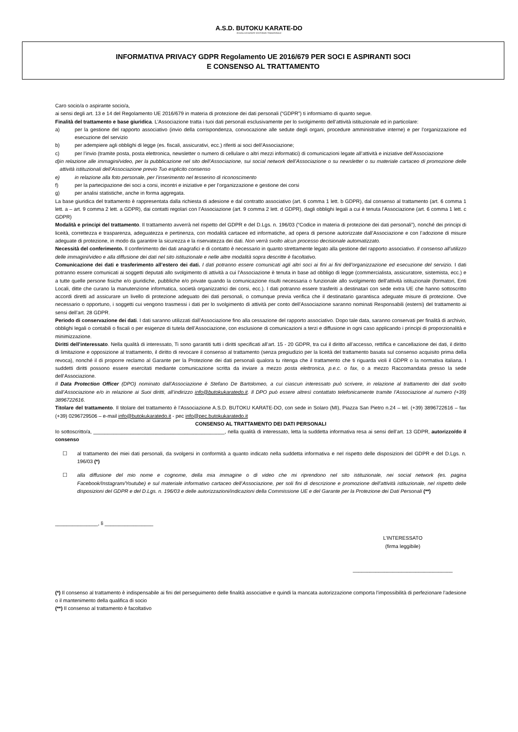A.S.D. BUTOKU KARATE-DO
SCUOLA DI KARATE SHOTOKAN TRADIZIONALE
INFORMATIVA PRIVACY GDPR Regolamento UE 2016/679 PER SOCI E ASPIRANTI SOCI
E CONSENSO AL TRATTAMENTO
Caro socio/a o aspirante socio/a,
ai sensi degli art. 13 e 14 del Regolamento UE 2016/679 in materia di protezione dei dati personali (“GDPR”) ti informiamo di quanto segue.
Finalità del trattamento e base giuridica. L’Associazione tratta i tuoi dati personali esclusivamente per lo svolgimento dell’attività istituzionale ed in particolare:
a) per la gestione del rapporto associativo (invio della corrispondenza, convocazione alle sedute degli organi, procedure amministrative interne) e per l’organizzazione ed esecuzione del servizio
b) per adempiere agli obblighi di legge (es. fiscali, assicurativi, ecc.) riferiti ai soci dell’Associazione;
c) per l’invio (tramite posta, posta elettronica, newsletter o numero di cellulare o altri mezzi informatici) di comunicazioni legate all’attività e iniziative dell’Associazione
d) in relazione alle immagini/video, per la pubblicazione nel sito dell’Associazione, sui social network dell’Associazione o su newsletter o su materiale cartaceo di promozione delle attività istituzionali dell’Associazione previo Tuo esplicito consenso
e) in relazione alla foto personale, per l’inserimento nel tesserino di riconoscimento
f) per la partecipazione dei soci a corsi, incontri e iniziative e per l’organizzazione e gestione dei corsi
g) per analisi statistiche, anche in forma aggregata.
La base giuridica del trattamento è rappresentata dalla richiesta di adesione e dal contratto associativo (art. 6 comma 1 lett. b GDPR), dal consenso al trattamento (art. 6 comma 1 lett. a – art. 9 comma 2 lett. a GDPR), dai contatti regolari con l’Associazione (art. 9 comma 2 lett. d GDPR), dagli obblighi legali a cui è tenuta l’Associazione (art. 6 comma 1 lett. c GDPR)
Modalità e principi del trattamento. Il trattamento avverrà nel rispetto del GDPR e del D.Lgs. n. 196/03 (“Codice in materia di protezione dei dati personali”), nonché dei principi di liceità, correttezza e trasparenza, adeguatezza e pertinenza, con modalità cartacee ed informatiche, ad opera di persone autorizzate dall’Associazione e con l’adozione di misure adeguate di protezione, in modo da garantire la sicurezza e la riservatezza dei dati. Non verrà svolto alcun processo decisionale automatizzato.
Necessità del conferimento. Il conferimento dei dati anagrafici e di contatto è necessario in quanto strettamente legato alla gestione del rapporto associativo. Il consenso all’utilizzo delle immagini/video e alla diffusione dei dati nel sito istituzionale e nelle altre modalità sopra descritte è facoltativo.
Comunicazione dei dati e trasferimento all’estero dei dati. I dati potranno essere comunicati agli altri soci ai fini ai fini dell’organizzazione ed esecuzione del servizio. I dati potranno essere comunicati ai soggetti deputati allo svolgimento di attività a cui l’Associazione è tenuta in base ad obbligo di legge (commercialista, assicuratore, sistemista, ecc.) e a tutte quelle persone fisiche e/o giuridiche, pubbliche e/o private quando la comunicazione risulti necessaria o funzionale allo svolgimento dell’attività istituzionale (formatori, Enti Locali, ditte che curano la manutenzione informatica, società organizzatrici dei corsi, ecc.). I dati potranno essere trasferiti a destinatari con sede extra UE che hanno sottoscritto accordi diretti ad assicurare un livello di protezione adeguato dei dati personali, o comunque previa verifica che il destinatario garantisca adeguate misure di protezione. Ove necessario o opportuno, i soggetti cui vengono trasmessi i dati per lo svolgimento di attività per conto dell’Associazione saranno nominati Responsabili (esterni) del trattamento ai sensi dell’art. 28 GDPR.
Periodo di conservazione dei dati. I dati saranno utilizzati dall’Associazione fino alla cessazione del rapporto associativo. Dopo tale data, saranno conservati per finalità di archivio, obblighi legali o contabili o fiscali o per esigenze di tutela dell’Associazione, con esclusione di comunicazioni a terzi e diffusione in ogni caso applicando i principi di proporzionalità e minimizzazione.
Diritti dell’interessato. Nella qualità di interessato, Ti sono garantiti tutti i diritti specificati all’art. 15 - 20 GDPR, tra cui il diritto all’accesso, rettifica e cancellazione dei dati, il diritto di limitazione e opposizione al trattamento, il diritto di revocare il consenso al trattamento (senza pregiudizio per la liceità del trattamento basata sul consenso acquisito prima della revoca), nonché il di proporre reclamo al Garante per la Protezione dei dati personali qualora tu ritenga che il trattamento che ti riguarda violi il GDPR o la normativa italiana. I suddetti diritti possono essere esercitati mediante comunicazione scritta da inviare a mezzo posta elettronica, p.e.c. o fax, o a mezzo Raccomandata presso la sede dell’Associazione.
Il Data Protection Officer (DPO) nominato dall’Associazione è Stefano De Bartolomeo, a cui ciascun interessato può scrivere, in relazione al trattamento dei dati svolto dall’Associazione e/o in relazione ai Suoi diritti, all’indirizzo info@butokukaratedo.it. Il DPO può essere altresì contattato telefonicamente tramite l’Associazione al numero (+39) 3896722616.
Titolare del trattamento. Il titolare del trattamento è l’Associazione A.S.D. BUTOKU KARATE-DO, con sede in Solaro (MI), Piazza San Pietro n.24 – tel. (+39) 3896722616 – fax (+39) 0296729506 – e-mail info@butokukaratedo.it - pec info@pec.butokukaratedo.it
CONSENSO AL TRATTAMENTO DEI DATI PERSONALI
Io sottoscritto/a, ______________________________________________, nella qualità di interessato, letta la suddetta informativa resa ai sensi dell’art. 13 GDPR, autorizzo/do il consenso
☐ al trattamento dei miei dati personali, da svolgersi in conformità a quanto indicato nella suddetta informativa e nel rispetto delle disposizioni del GDPR e del D.Lgs. n. 196/03 (*)
☐ alla diffusione del mio nome e cognome, della mia immagine o di video che mi riprendono nel sito istituzionale, nei social network (es. pagina Facebook/Instagram/Youtube) e sul materiale informativo cartaceo dell’Associazione, per soli fini di descrizione e promozione dell’attività istituzionale, nel rispetto delle disposizioni del GDPR e del D.Lgs. n. 196/03 e delle autorizzazioni/indicazioni della Commissione UE e del Garante per la Protezione dei Dati Personali (**)
_______________, lì _________________
L’INTERESSATO
(firma leggibile)
___________________________________
(*) Il consenso al trattamento è indispensabile ai fini del perseguimento delle finalità associative e quindi la mancata autorizzazione comporta l’impossibilità di perfezionare l’adesione o il mantenimento della qualifica di socio
(**) Il consenso al trattamento è facoltativo